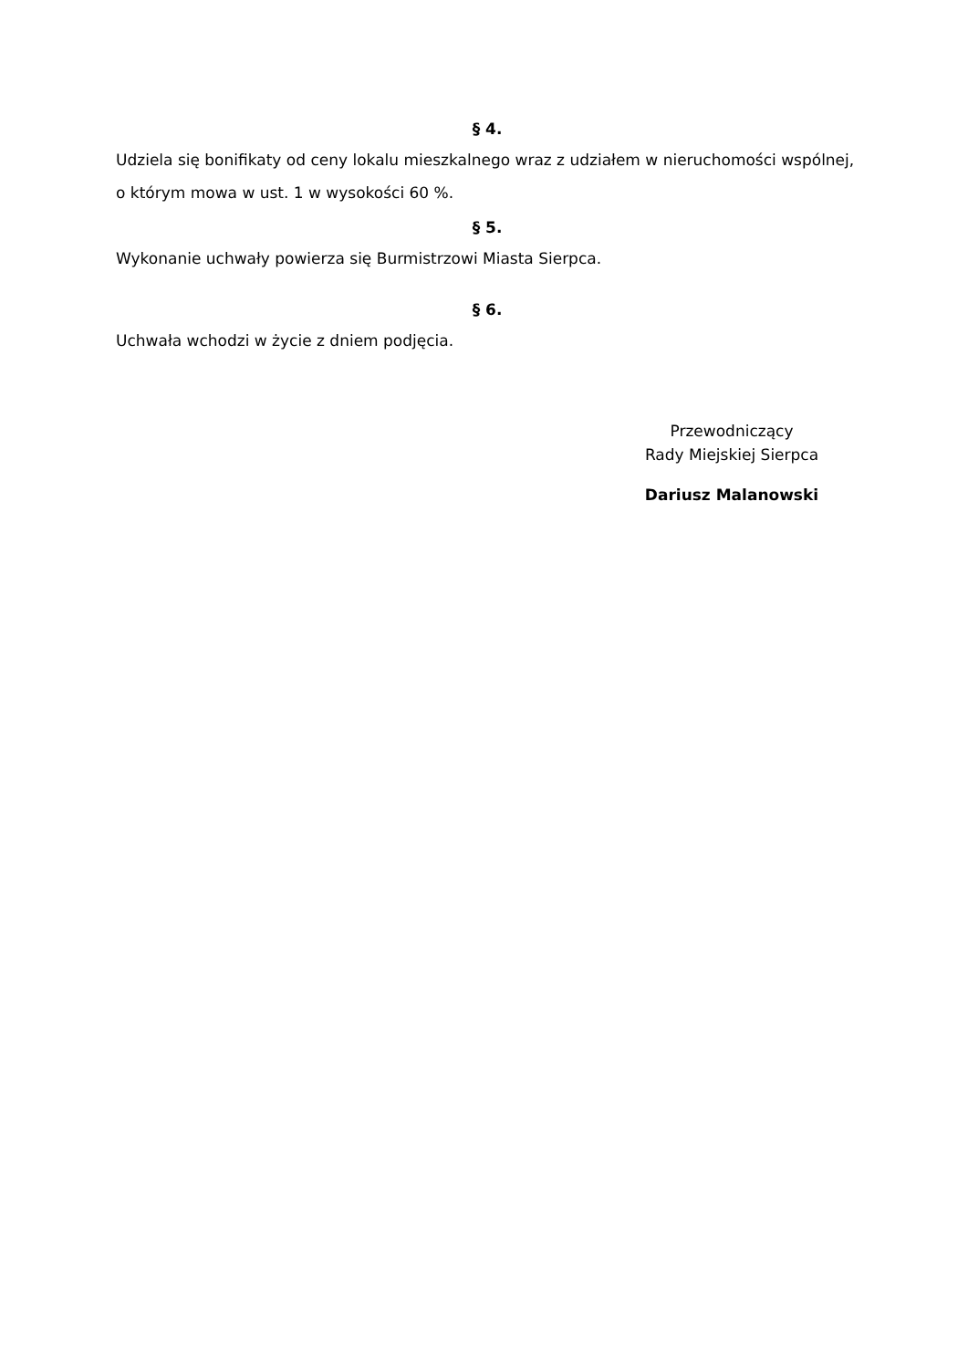§ 4.
Udziela się bonifikaty od ceny lokalu mieszkalnego wraz z udziałem w nieruchomości wspólnej, o którym mowa w ust. 1 w wysokości 60 %.
§ 5.
Wykonanie uchwały powierza się Burmistrzowi Miasta Sierpca.
§ 6.
Uchwała wchodzi w życie z dniem podjęcia.
Przewodniczący
Rady Miejskiej Sierpca
Dariusz Malanowski